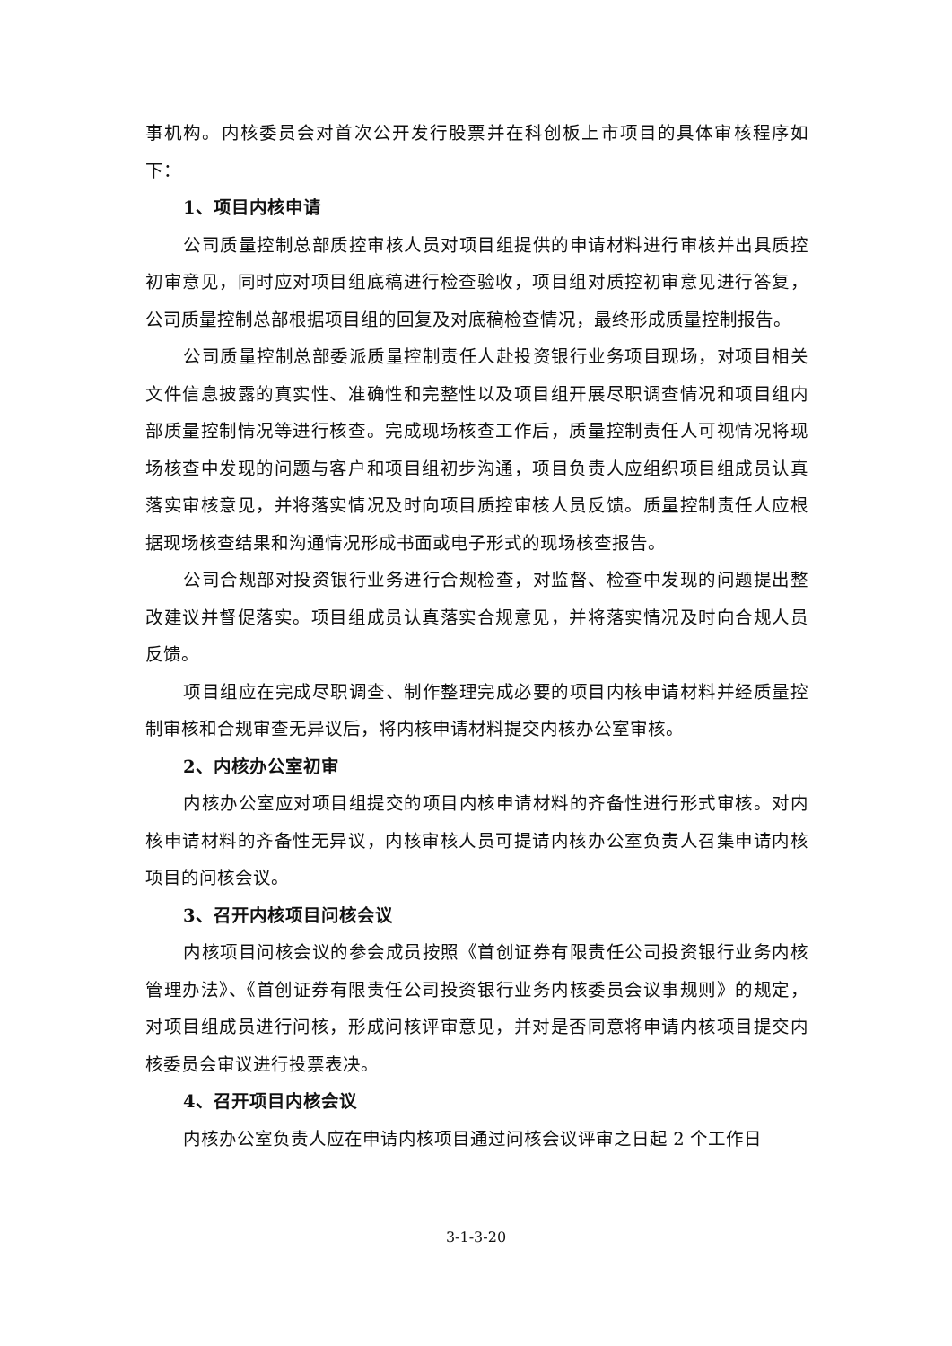事机构。内核委员会对首次公开发行股票并在科创板上市项目的具体审核程序如下：
1、项目内核申请
公司质量控制总部质控审核人员对项目组提供的申请材料进行审核并出具质控初审意见，同时应对项目组底稿进行检查验收，项目组对质控初审意见进行答复，公司质量控制总部根据项目组的回复及对底稿检查情况，最终形成质量控制报告。
公司质量控制总部委派质量控制责任人赴投资银行业务项目现场，对项目相关文件信息披露的真实性、准确性和完整性以及项目组开展尽职调查情况和项目组内部质量控制情况等进行核查。完成现场核查工作后，质量控制责任人可视情况将现场核查中发现的问题与客户和项目组初步沟通，项目负责人应组织项目组成员认真落实审核意见，并将落实情况及时向项目质控审核人员反馈。质量控制责任人应根据现场核查结果和沟通情况形成书面或电子形式的现场核查报告。
公司合规部对投资银行业务进行合规检查，对监督、检查中发现的问题提出整改建议并督促落实。项目组成员认真落实合规意见，并将落实情况及时向合规人员反馈。
项目组应在完成尽职调查、制作整理完成必要的项目内核申请材料并经质量控制审核和合规审查无异议后，将内核申请材料提交内核办公室审核。
2、内核办公室初审
内核办公室应对项目组提交的项目内核申请材料的齐备性进行形式审核。对内核申请材料的齐备性无异议，内核审核人员可提请内核办公室负责人召集申请内核项目的问核会议。
3、召开内核项目问核会议
内核项目问核会议的参会成员按照《首创证券有限责任公司投资银行业务内核管理办法》、《首创证券有限责任公司投资银行业务内核委员会议事规则》的规定，对项目组成员进行问核，形成问核评审意见，并对是否同意将申请内核项目提交内核委员会审议进行投票表决。
4、召开项目内核会议
内核办公室负责人应在申请内核项目通过问核会议评审之日起 2 个工作日
3-1-3-20